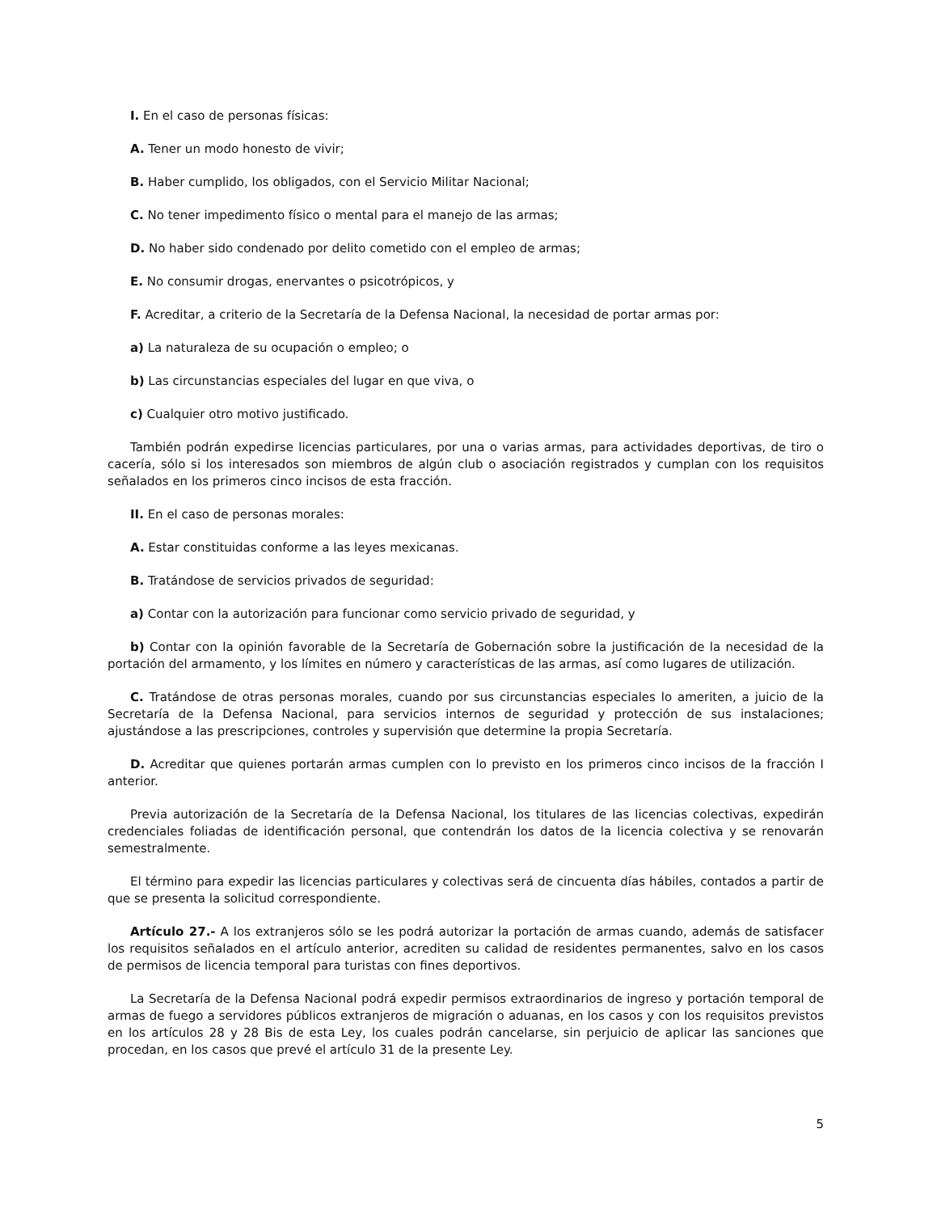I. En el caso de personas físicas:
A. Tener un modo honesto de vivir;
B. Haber cumplido, los obligados, con el Servicio Militar Nacional;
C. No tener impedimento físico o mental para el manejo de las armas;
D. No haber sido condenado por delito cometido con el empleo de armas;
E. No consumir drogas, enervantes o psicotrópicos, y
F. Acreditar, a criterio de la Secretaría de la Defensa Nacional, la necesidad de portar armas por:
a) La naturaleza de su ocupación o empleo; o
b) Las circunstancias especiales del lugar en que viva, o
c) Cualquier otro motivo justificado.
También podrán expedirse licencias particulares, por una o varias armas, para actividades deportivas, de tiro o cacería, sólo si los interesados son miembros de algún club o asociación registrados y cumplan con los requisitos señalados en los primeros cinco incisos de esta fracción.
II. En el caso de personas morales:
A. Estar constituidas conforme a las leyes mexicanas.
B. Tratándose de servicios privados de seguridad:
a) Contar con la autorización para funcionar como servicio privado de seguridad, y
b) Contar con la opinión favorable de la Secretaría de Gobernación sobre la justificación de la necesidad de la portación del armamento, y los límites en número y características de las armas, así como lugares de utilización.
C. Tratándose de otras personas morales, cuando por sus circunstancias especiales lo ameriten, a juicio de la Secretaría de la Defensa Nacional, para servicios internos de seguridad y protección de sus instalaciones; ajustándose a las prescripciones, controles y supervisión que determine la propia Secretaría.
D. Acreditar que quienes portarán armas cumplen con lo previsto en los primeros cinco incisos de la fracción I anterior.
Previa autorización de la Secretaría de la Defensa Nacional, los titulares de las licencias colectivas, expedirán credenciales foliadas de identificación personal, que contendrán los datos de la licencia colectiva y se renovarán semestralmente.
El término para expedir las licencias particulares y colectivas será de cincuenta días hábiles, contados a partir de que se presenta la solicitud correspondiente.
Artículo 27.- A los extranjeros sólo se les podrá autorizar la portación de armas cuando, además de satisfacer los requisitos señalados en el artículo anterior, acrediten su calidad de residentes permanentes, salvo en los casos de permisos de licencia temporal para turistas con fines deportivos.
La Secretaría de la Defensa Nacional podrá expedir permisos extraordinarios de ingreso y portación temporal de armas de fuego a servidores públicos extranjeros de migración o aduanas, en los casos y con los requisitos previstos en los artículos 28 y 28 Bis de esta Ley, los cuales podrán cancelarse, sin perjuicio de aplicar las sanciones que procedan, en los casos que prevé el artículo 31 de la presente Ley.
5